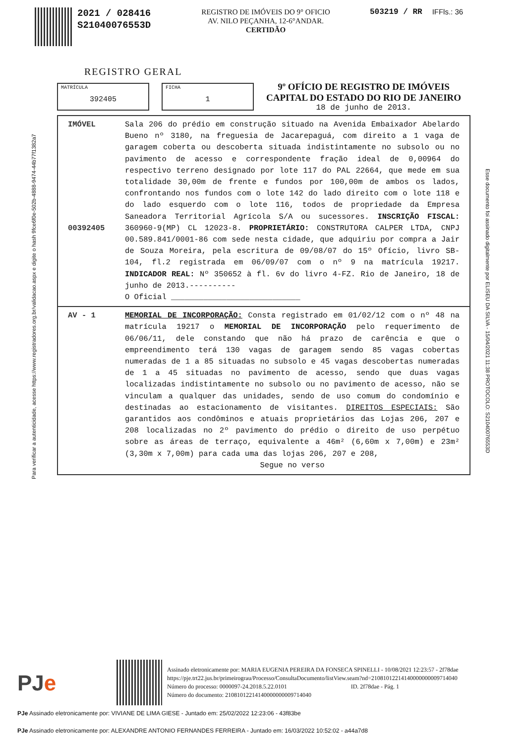2021 / 028416
S21040076553D
REGISTRO DE IMÓVEIS DO 9° OFICIO
AV. NILO PEÇANHA, 12-6°ANDAR.
CERTIDÃO
503219 / RR IFFls.: 36
REGISTRO GERAL
MATRÍCULA
392405
FICHA
1
9º OFÍCIO DE REGISTRO DE IMÓVEIS
CAPITAL DO ESTADO DO RIO DE JANEIRO
18 de junho de 2013.
IMÓVEL
00392405
Sala 206 do prédio em construção situado na Avenida Embaixador Abelardo Bueno nº 3180, na freguesia de Jacarepaguá, com direito a 1 vaga de garagem coberta ou descoberta situada indistintamente no subsolo ou no pavimento de acesso e correspondente fração ideal de 0,00964 do respectivo terreno designado por lote 117 do PAL 22664, que mede em sua totalidade 30,00m de frente e fundos por 100,00m de ambos os lados, confrontando nos fundos com o lote 142 do lado direito com o lote 118 e do lado esquerdo com o lote 116, todos de propriedade da Empresa Saneadora Territorial Agrícola S/A ou sucessores. INSCRIÇÃO FISCAL: 360960-9(MP) CL 12023-8. PROPRIETÁRIO: CONSTRUTORA CALPER LTDA, CNPJ 00.589.841/0001-86 com sede nesta cidade, que adquiriu por compra a Jair de Souza Moreira, pela escritura de 09/08/07 do 15º Ofício, livro SB-104, fl.2 registrada em 06/09/07 com o nº 9 na matrícula 19217. INDICADOR REAL: Nº 350652 à fl. 6v do livro 4-FZ. Rio de Janeiro, 18 de junho de 2013.----------
O Oficial ____________________________
AV - 1 MEMORIAL DE INCORPORAÇÃO: Consta registrado em 01/02/12 com o nº 48 na matrícula 19217 o MEMORIAL DE INCORPORAÇÃO pelo requerimento de 06/06/11, dele constando que não há prazo de carência e que o empreendimento terá 130 vagas de garagem sendo 85 vagas cobertas numeradas de 1 a 85 situadas no subsolo e 45 vagas descobertas numeradas de 1 a 45 situadas no pavimento de acesso, sendo que duas vagas localizadas indistintamente no subsolo ou no pavimento de acesso, não se vinculam a qualquer das unidades, sendo de uso comum do condomínio e destinadas ao estacionamento de visitantes. DIREITOS ESPECIAIS: São garantidos aos condôminos e atuais proprietários das Lojas 206, 207 e 208 localizadas no 2º pavimento do prédio o direito de uso perpétuo sobre as áreas de terraço, equivalente a 46m² (6,60m x 7,00m) e 23m² (3,30m x 7,00m) para cada uma das lojas 206, 207 e 208,
Segue no verso
Para verificar a autenticidade, acesse https://www.registradores.org.br/validacao.aspx e digite o hash 9fce6f0e-502b-4888-9474-44b77f1382a7
Esse documento foi assinado digitalmente por ELISEU DA SILVA - 15/04/2021 11:38 PROTOCOLO: S21040076553D
PJe
Assinado eletronicamente por: MARIA EUGENIA PEREIRA DA FONSECA SPINELLI - 10/08/2021 12:23:57 - 2f78dae
https://pje.trt22.jus.br/primeirograu/Processo/ConsultaDocumento/listView.seam?nd=21081012214140000000009714040
Número do processo: 0000097-24.2018.5.22.0101 ID. 2f78dae - Pág. 1
Número do documento: 21081012214140000000009714040
PJe Assinado eletronicamente por: VIVIANE DE LIMA GIESE - Juntado em: 25/02/2022 12:23:06 - 43f83be
PJe Assinado eletronicamente por: ALEXANDRE ANTONIO FERNANDES FERREIRA - Juntado em: 16/03/2022 10:52:02 - a44a7d8